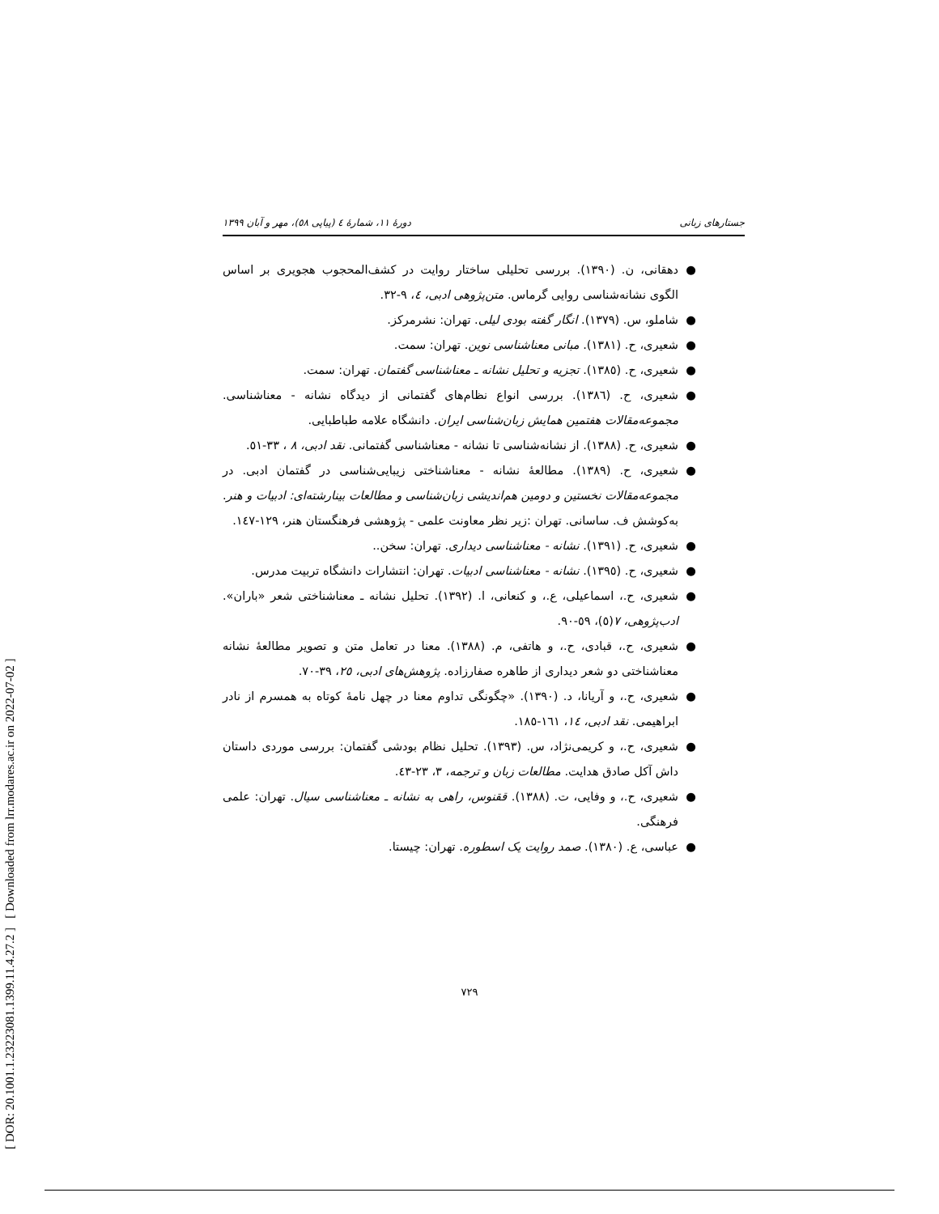[ DOR: 20.1001.1.23223081.1399.11.4.27.2 ] [ Downloaded from lrr.modares.ac.ir on 2022-07-02 ]
جستارهای زبانی دورهٔ ۱۱، شمارهٔ ٤ (پیاپی ٥٨)، مهر و آبان ۱۳۹۹
● دهقانی، ن. (۱۳۹۰). بررسی تحلیلی ساختار روایت در کشف‌المحجوب هجویری بر اساس الگوی نشانه‌شناسی روایی گرماس. متن‌پژوهی ادبی، ٤، ۹-۳۲.
● شاملو، س. (۱۳۷۹). انگار گفته بودی لیلی. تهران: نشرمرکز.
● شعیری، ح. (۱۳۸۱). مبانی معناشناسی نوین. تهران: سمت.
● شعیری، ح. (۱۳۸٥). تجزیه و تحلیل نشانه ـ معناشناسی گفتمان. تهران: سمت.
● شعیری، ح. (۱۳۸٦). بررسی انواع نظام‌های گفتمانی از دیدگاه نشانه - معناشناسی. مجموعه‌مقالات هفتمین همایش زبان‌شناسی ایران. دانشگاه علامه طباطبایی.
● شعیری، ح. (۱۳۸۸). از نشانه‌شناسی تا نشانه - معناشناسی گفتمانی. نقد ادبی، ۸ ، ۳۳-٥۱.
● شعیری، ح. (۱۳۸۹). مطالعهٔ نشانه - معناشناختی زیبایی‌شناسی در گفتمان ادبی. در مجموعه‌مقالات نخستین و دومین هم‌اندیشی زبان‌شناسی و مطالعات بینارشته‌ای: ادبیات و هنر. به‌کوشش ف. ساسانی. تهران :زیر نظر معاونت علمی - پژوهشی فرهنگستان هنر، ۱۲۹-۱٤۷.
● شعیری، ح. (۱۳۹۱). نشانه - معناشناسی دیداری. تهران: سخن..
● شعیری، ح. (۱۳۹٥). نشانه - معناشناسی ادبیات. تهران: انتشارات دانشگاه تربیت مدرس.
● شعیری، ح.، اسماعیلی، ع.، و کنعانی، ا. (۱۳۹۲). تحلیل نشانه ـ معناشناختی شعر «باران». ادب‌پژوهی، ۷(٥)، ٥۹-۹۰.
● شعیری، ح.، قبادی، ح.، و هاتفی، م. (۱۳۸۸). معنا در تعامل متن و تصویر مطالعهٔ نشانه معناشناختی دو شعر دیداری از طاهره صفارزاده. پژوهش‌های ادبی، ۲٥، ۳۹-۷۰.
● شعیری، ح.، و آریانا، د. (۱۳۹۰). «چگونگی تداوم معنا در چهل نامهٔ کوتاه به همسرم از نادر ابراهیمی. نقد ادبی، ۱٤، ۱٦۱-۱۸٥.
● شعیری، ح.، و کریمی‌نژاد، س. (۱۳۹۳). تحلیل نظام بودشی گفتمان: بررسی موردی داستان داش آکل صادق هدایت. مطالعات زبان و ترجمه، ۳، ۲۳-٤۳.
● شعیری، ح.، و وفایی، ت. (۱۳۸۸). ققنوس، راهی به نشانه ـ معناشناسی سیال. تهران: علمی فرهنگی.
● عباسی، ع. (۱۳۸۰). صمد روایت یک اسطوره. تهران: چیستا.
۷۲۹